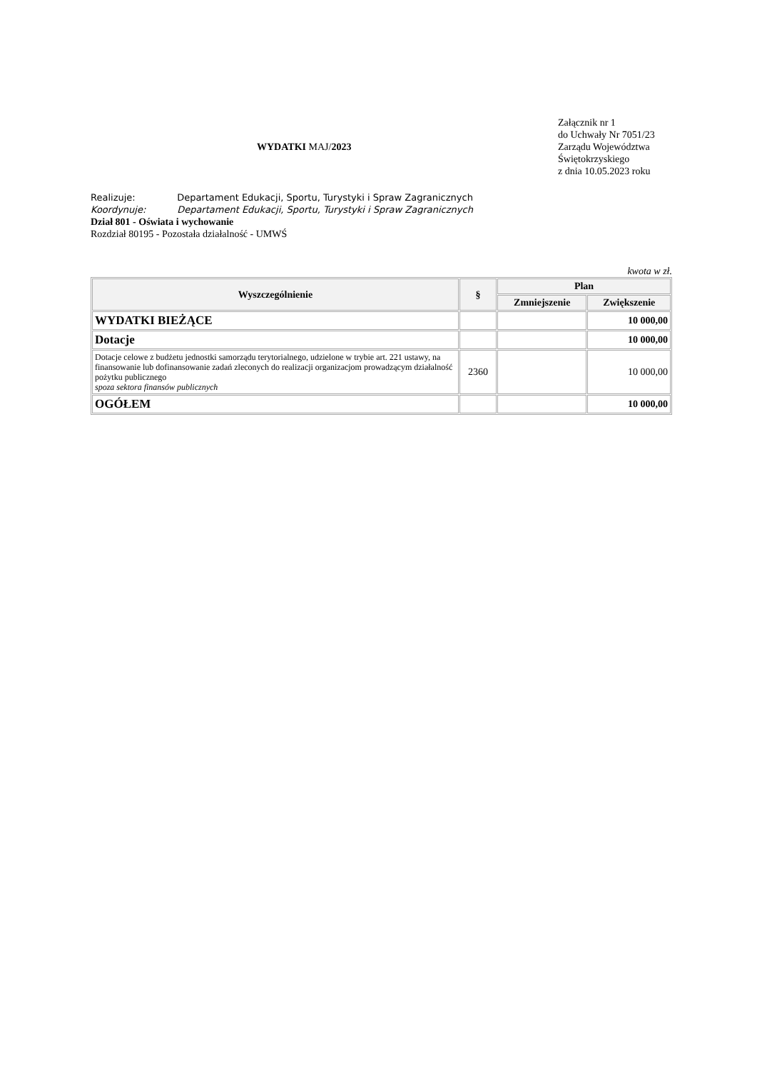WYDATKI MAJ/2023
Załącznik nr 1
do Uchwały Nr 7051/23
Zarządu Województwa Świętokrzyskiego
z dnia 10.05.2023 roku
Realizuje: Departament Edukacji, Sportu, Turystyki i Spraw Zagranicznych
Koordynuje: Departament Edukacji, Sportu, Turystyki i Spraw Zagranicznych
Dział 801 - Oświata i wychowanie
Rozdział 80195 - Pozostała działalność - UMWŚ
kwota w zł.
| Wyszczególnienie | § | Plan | |
| --- | --- | --- | --- |
| | | Zmniejszenie | Zwiększenie |
| WYDATKI BIEŻĄCE | | | 10 000,00 |
| Dotacje | | | 10 000,00 |
| Dotacje celowe z budżetu jednostki samorządu terytorialnego, udzielone w trybie art. 221 ustawy, na finansowanie lub dofinansowanie zadań zleconych do realizacji organizacjom prowadzącym działalność pożytku publicznego spoza sektora finansów publicznych | 2360 | | 10 000,00 |
| OGÓŁEM | | | 10 000,00 |